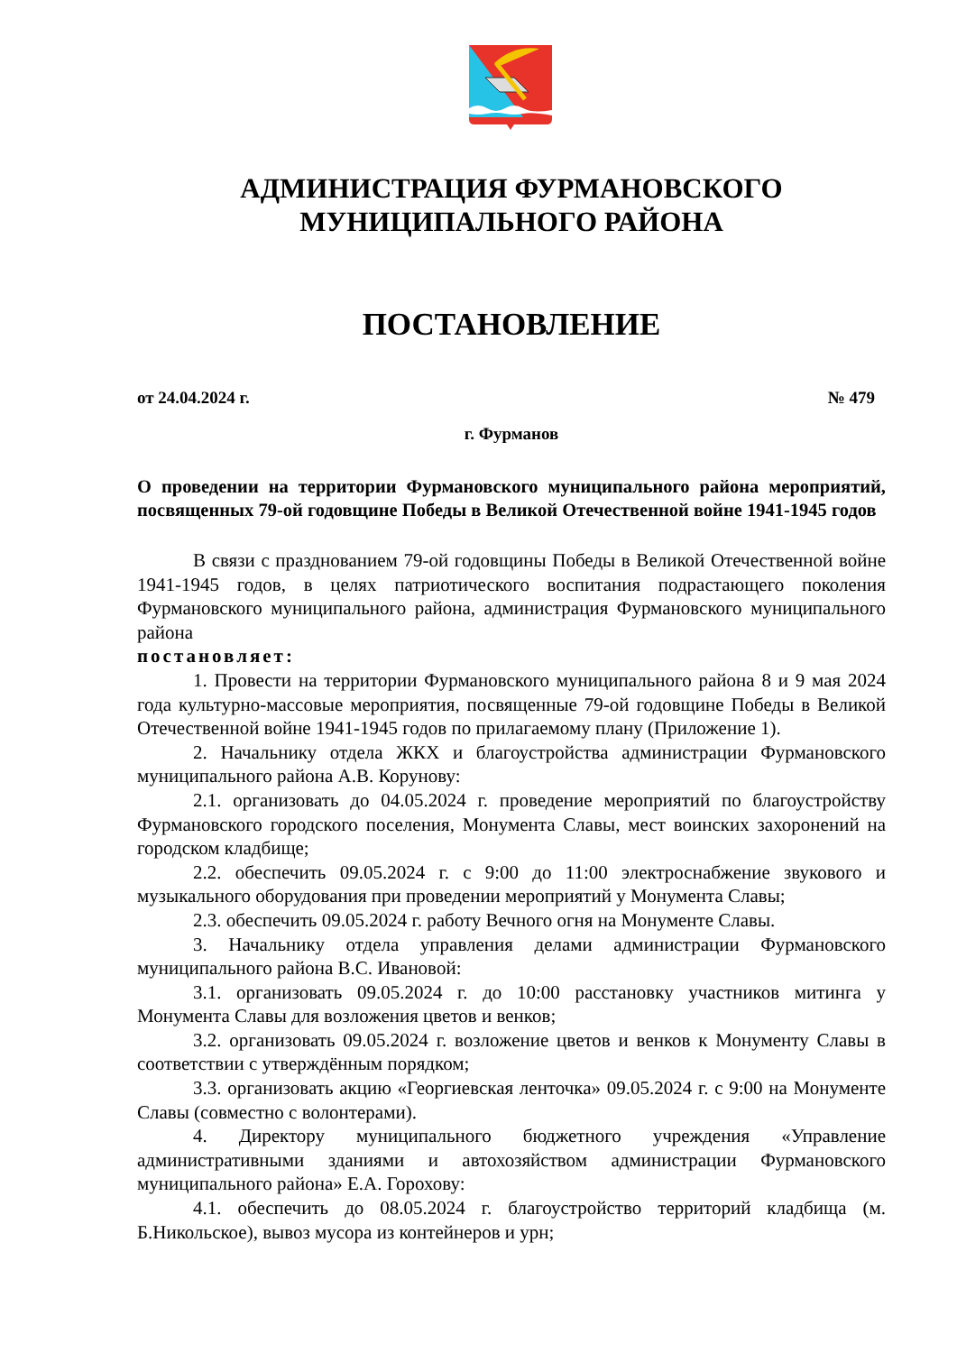АДМИНИСТРАЦИЯ ФУРМАНОВСКОГО
МУНИЦИПАЛЬНОГО РАЙОНА
ПОСТАНОВЛЕНИЕ
от 24.04.2024 г. № 479
г. Фурманов
О проведении на территории Фурмановского муниципального района мероприятий, посвященных 79-ой годовщине Победы в Великой Отечественной войне 1941-1945 годов
В связи с празднованием 79-ой годовщины Победы в Великой Отечественной войне 1941-1945 годов, в целях патриотического воспитания подрастающего поколения Фурмановского муниципального района, администрация Фурмановского муниципального района
постановляет:
1. Провести на территории Фурмановского муниципального района 8 и 9 мая 2024 года культурно-массовые мероприятия, посвященные 79-ой годовщине Победы в Великой Отечественной войне 1941-1945 годов по прилагаемому плану (Приложение 1).
2. Начальнику отдела ЖКХ и благоустройства администрации Фурмановского муниципального района А.В. Корунову:
2.1. организовать до 04.05.2024 г. проведение мероприятий по благоустройству Фурмановского городского поселения, Монумента Славы, мест воинских захоронений на городском кладбище;
2.2. обеспечить 09.05.2024 г. с 9:00 до 11:00 электроснабжение звукового и музыкального оборудования при проведении мероприятий у Монумента Славы;
2.3. обеспечить 09.05.2024 г. работу Вечного огня на Монументе Славы.
3. Начальнику отдела управления делами администрации Фурмановского муниципального района В.С. Ивановой:
3.1. организовать 09.05.2024 г. до 10:00 расстановку участников митинга у Монумента Славы для возложения цветов и венков;
3.2. организовать 09.05.2024 г. возложение цветов и венков к Монументу Славы в соответствии с утверждённым порядком;
3.3. организовать акцию «Георгиевская ленточка» 09.05.2024 г. с 9:00 на Монументе Славы (совместно с волонтерами).
4. Директору муниципального бюджетного учреждения «Управление административными зданиями и автохозяйством администрации Фурмановского муниципального района» Е.А. Горохову:
4.1. обеспечить до 08.05.2024 г. благоустройство территорий кладбища (м. Б.Никольское), вывоз мусора из контейнеров и урн;